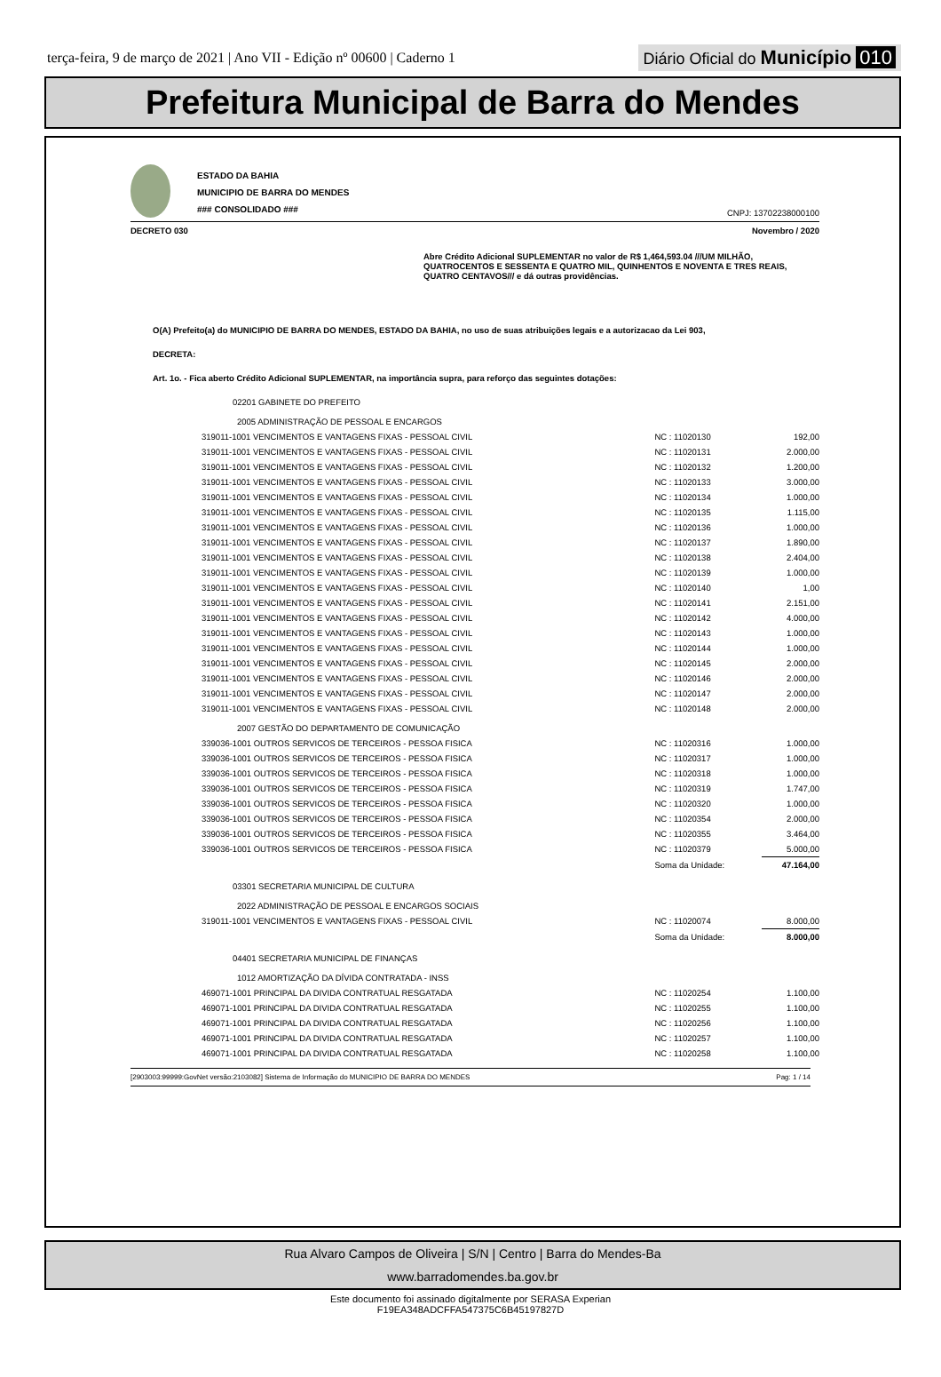terça-feira, 9 de março de 2021 | Ano VII - Edição nº 00600 | Caderno 1
Diário Oficial do Município 010
Prefeitura Municipal de Barra do Mendes
ESTADO DA BAHIA
MUNICIPIO DE BARRA DO MENDES
### CONSOLIDADO ###
CNPJ: 13702238000100
DECRETO 030 Novembro / 2020
Abre Crédito Adicional SUPLEMENTAR no valor de R$ 1,464,593.04 ///UM MILHÃO, QUATROCENTOS E SESSENTA E QUATRO MIL, QUINHENTOS E NOVENTA E TRES REAIS, QUATRO CENTAVOS/// e dá outras providências.
O(A) Prefeito(a) do MUNICIPIO DE BARRA DO MENDES, ESTADO DA BAHIA, no uso de suas atribuições legais e a autorizacao da Lei 903,
DECRETA:
Art. 1o. - Fica aberto Crédito Adicional SUPLEMENTAR, na importância supra, para reforço das seguintes dotações:
| 02201 GABINETE DO PREFEITO | | | |
| 2005 ADMINISTRAÇÃO DE PESSOAL E ENCARGOS | | | |
| 319011-1001 VENCIMENTOS E VANTAGENS FIXAS - PESSOAL CIVIL | NC : 11020130 | | 192,00 |
| 319011-1001 VENCIMENTOS E VANTAGENS FIXAS - PESSOAL CIVIL | NC : 11020131 | | 2.000,00 |
| 319011-1001 VENCIMENTOS E VANTAGENS FIXAS - PESSOAL CIVIL | NC : 11020132 | | 1.200,00 |
| 319011-1001 VENCIMENTOS E VANTAGENS FIXAS - PESSOAL CIVIL | NC : 11020133 | | 3.000,00 |
| 319011-1001 VENCIMENTOS E VANTAGENS FIXAS - PESSOAL CIVIL | NC : 11020134 | | 1.000,00 |
| 319011-1001 VENCIMENTOS E VANTAGENS FIXAS - PESSOAL CIVIL | NC : 11020135 | | 1.115,00 |
| 319011-1001 VENCIMENTOS E VANTAGENS FIXAS - PESSOAL CIVIL | NC : 11020136 | | 1.000,00 |
| 319011-1001 VENCIMENTOS E VANTAGENS FIXAS - PESSOAL CIVIL | NC : 11020137 | | 1.890,00 |
| 319011-1001 VENCIMENTOS E VANTAGENS FIXAS - PESSOAL CIVIL | NC : 11020138 | | 2.404,00 |
| 319011-1001 VENCIMENTOS E VANTAGENS FIXAS - PESSOAL CIVIL | NC : 11020139 | | 1.000,00 |
| 319011-1001 VENCIMENTOS E VANTAGENS FIXAS - PESSOAL CIVIL | NC : 11020140 | | 1,00 |
| 319011-1001 VENCIMENTOS E VANTAGENS FIXAS - PESSOAL CIVIL | NC : 11020141 | | 2.151,00 |
| 319011-1001 VENCIMENTOS E VANTAGENS FIXAS - PESSOAL CIVIL | NC : 11020142 | | 4.000,00 |
| 319011-1001 VENCIMENTOS E VANTAGENS FIXAS - PESSOAL CIVIL | NC : 11020143 | | 1.000,00 |
| 319011-1001 VENCIMENTOS E VANTAGENS FIXAS - PESSOAL CIVIL | NC : 11020144 | | 1.000,00 |
| 319011-1001 VENCIMENTOS E VANTAGENS FIXAS - PESSOAL CIVIL | NC : 11020145 | | 2.000,00 |
| 319011-1001 VENCIMENTOS E VANTAGENS FIXAS - PESSOAL CIVIL | NC : 11020146 | | 2.000,00 |
| 319011-1001 VENCIMENTOS E VANTAGENS FIXAS - PESSOAL CIVIL | NC : 11020147 | | 2.000,00 |
| 319011-1001 VENCIMENTOS E VANTAGENS FIXAS - PESSOAL CIVIL | NC : 11020148 | | 2.000,00 |
| 2007 GESTÃO DO DEPARTAMENTO DE COMUNICAÇÃO | | | |
| 339036-1001 OUTROS SERVICOS DE TERCEIROS - PESSOA FISICA | NC : 11020316 | | 1.000,00 |
| 339036-1001 OUTROS SERVICOS DE TERCEIROS - PESSOA FISICA | NC : 11020317 | | 1.000,00 |
| 339036-1001 OUTROS SERVICOS DE TERCEIROS - PESSOA FISICA | NC : 11020318 | | 1.000,00 |
| 339036-1001 OUTROS SERVICOS DE TERCEIROS - PESSOA FISICA | NC : 11020319 | | 1.747,00 |
| 339036-1001 OUTROS SERVICOS DE TERCEIROS - PESSOA FISICA | NC : 11020320 | | 1.000,00 |
| 339036-1001 OUTROS SERVICOS DE TERCEIROS - PESSOA FISICA | NC : 11020354 | | 2.000,00 |
| 339036-1001 OUTROS SERVICOS DE TERCEIROS - PESSOA FISICA | NC : 11020355 | | 3.464,00 |
| 339036-1001 OUTROS SERVICOS DE TERCEIROS - PESSOA FISICA | NC : 11020379 | | 5.000,00 |
| | Soma da Unidade: | | 47.164,00 |
| 03301 SECRETARIA MUNICIPAL DE CULTURA | | | |
| 2022 ADMINISTRAÇÃO DE PESSOAL E ENCARGOS SOCIAIS | | | |
| 319011-1001 VENCIMENTOS E VANTAGENS FIXAS - PESSOAL CIVIL | NC : 11020074 | | 8.000,00 |
| | Soma da Unidade: | | 8.000,00 |
| 04401 SECRETARIA MUNICIPAL DE FINANÇAS | | | |
| 1012 AMORTIZAÇÃO DA DÍVIDA CONTRATADA - INSS | | | |
| 469071-1001 PRINCIPAL DA DIVIDA CONTRATUAL RESGATADA | NC : 11020254 | | 1.100,00 |
| 469071-1001 PRINCIPAL DA DIVIDA CONTRATUAL RESGATADA | NC : 11020255 | | 1.100,00 |
| 469071-1001 PRINCIPAL DA DIVIDA CONTRATUAL RESGATADA | NC : 11020256 | | 1.100,00 |
| 469071-1001 PRINCIPAL DA DIVIDA CONTRATUAL RESGATADA | NC : 11020257 | | 1.100,00 |
| 469071-1001 PRINCIPAL DA DIVIDA CONTRATUAL RESGATADA | NC : 11020258 | | 1.100,00 |
[2903003:99999:GovNet versão:2103082] Sistema de Informação do MUNICIPIO DE BARRA DO MENDES Pag: 1 / 14
Rua Alvaro Campos de Oliveira | S/N | Centro | Barra do Mendes-Ba
www.barradomendes.ba.gov.br
Este documento foi assinado digitalmente por SERASA Experian
F19EA348ADCFFA547375C6B45197827D